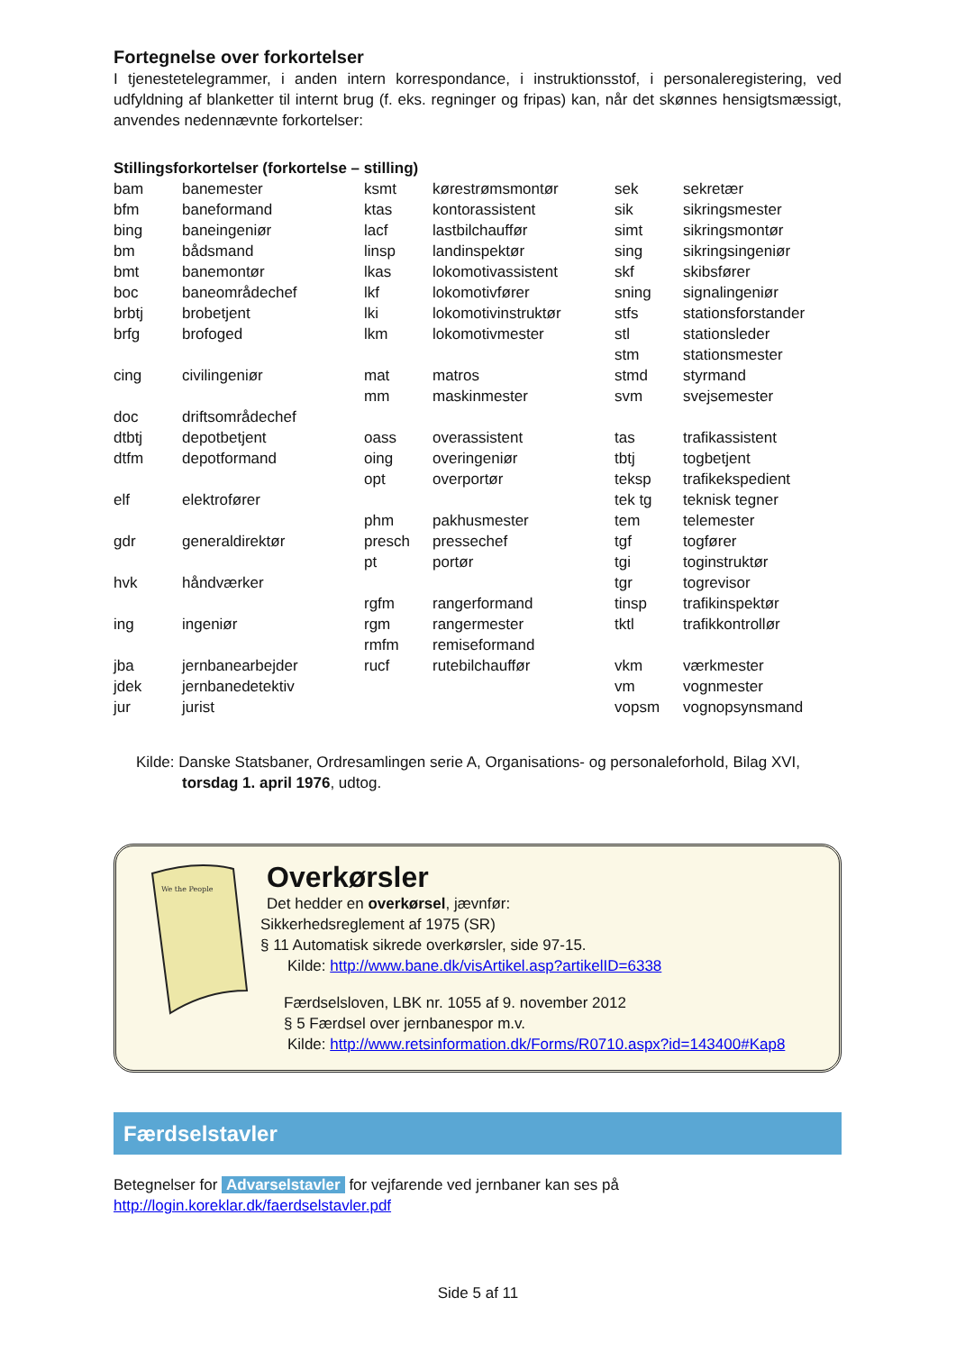Fortegnelse over forkortelser
I tjenestetelegrammer, i anden intern korrespondance, i instruktionsstof, i personaleregistering, ved udfyldning af blanketter til internt brug (f. eks. regninger og fripas) kan, når det skønnes hensigtsmæssigt, anvendes nedennævnte forkortelser:
Stillingsforkortelser (forkortelse – stilling)
| bam | banemester | ksmt | kørestrømsmontør | sek | sekretær |
| bfm | baneformand | ktas | kontorassistent | sik | sikringsmester |
| bing | baneingeniør | lacf | lastbilchauffør | simt | sikringsmontør |
| bm | bådsmand | linsp | landinspektør | sing | sikringsingeniør |
| bmt | banemontør | lkas | lokomotivassistent | skf | skibsfører |
| boc | baneområdechef | lkf | lokomotivfører | sning | signalingeniør |
| brbtj | brobetjent | lki | lokomotivinstruktør | stfs | stationsforstander |
| brfg | brofoged | lkm | lokomotivmester | stl | stationsleder |
| | | | | stm | stationsmester |
| cing | civilingeniør | mat | matros | stmd | styrmand |
| | | mm | maskinmester | svm | svejsemester |
| doc | driftsområdechef | | | | |
| dtbtj | depotbetjent | oass | overassistent | tas | trafikassistent |
| dtfm | depotformand | oing | overingeniør | tbtj | togbetjent |
| | | opt | overportør | teksp | trafikekspedient |
| elf | elektrofører | | | tek tg | teknisk tegner |
| | | phm | pakhusmester | tem | telemester |
| gdr | generaldirektør | presch | pressechef | tgf | togfører |
| | | pt | portør | tgi | toginstruktør |
| hvk | håndværker | | | tgr | togrevisor |
| | | rgfm | rangerformand | tinsp | trafikinspektør |
| ing | ingeniør | rgm | rangermester | tktl | trafikkontrollør |
| | | rmfm | remiseformand | | |
| jba | jernbanearbejder | rucf | rutebilchauffør | vkm | værkmester |
| jdek | jernbanedetektiv | | | vm | vognmester |
| jur | jurist | | | vopsm | vognopsynsmand |
Kilde: Danske Statsbaner, Ordresamlingen serie A, Organisations- og personaleforhold, Bilag XVI,
torsdag 1. april 1976, udtog.
We the People
Overkørsler
Det hedder en overkørsel, jævnfør:
Sikkerhedsreglement af 1975 (SR)
§ 11 Automatisk sikrede overkørsler, side 97-15.
Kilde: http://www.bane.dk/visArtikel.asp?artikelID=6338
Færdselsloven, LBK nr. 1055 af 9. november 2012
§ 5 Færdsel over jernbanespor m.v.
Kilde: http://www.retsinformation.dk/Forms/R0710.aspx?id=143400#Kap8
Færdselstavler
Betegnelser for Advarselstavler for vejfarende ved jernbaner kan ses på
http://login.koreklar.dk/faerdselstavler.pdf
Side 5 af 11